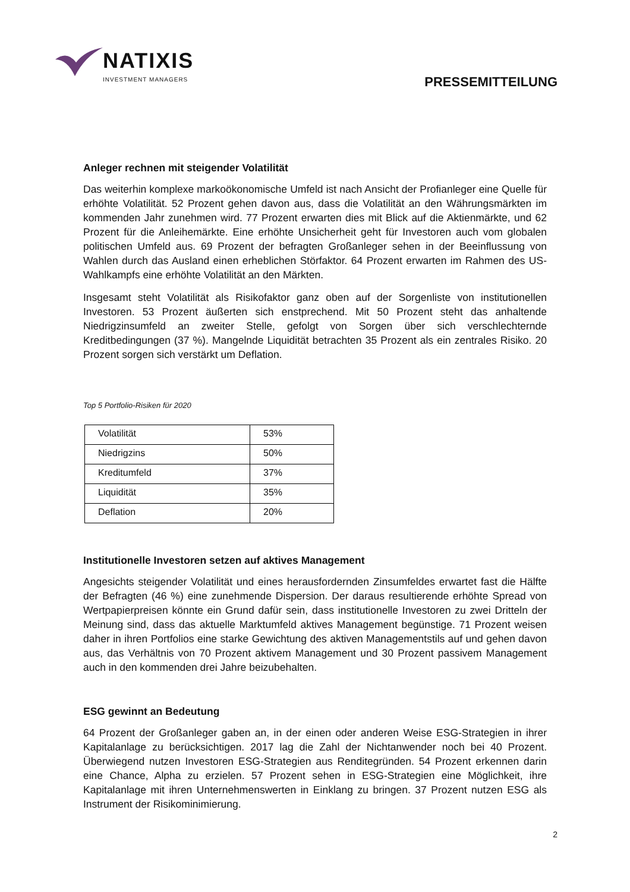NATIXIS
INVESTMENT MANAGERS
PRESSEMITTEILUNG
Anleger rechnen mit steigender Volatilität
Das weiterhin komplexe markoökonomische Umfeld ist nach Ansicht der Profianleger eine Quelle für erhöhte Volatilität. 52 Prozent gehen davon aus, dass die Volatilität an den Währungsmärkten im kommenden Jahr zunehmen wird. 77 Prozent erwarten dies mit Blick auf die Aktienmärkte, und 62 Prozent für die Anleihemärkte. Eine erhöhte Unsicherheit geht für Investoren auch vom globalen politischen Umfeld aus. 69 Prozent der befragten Großanleger sehen in der Beeinflussung von Wahlen durch das Ausland einen erheblichen Störfaktor. 64 Prozent erwarten im Rahmen des US-Wahlkampfs eine erhöhte Volatilität an den Märkten.
Insgesamt steht Volatilität als Risikofaktor ganz oben auf der Sorgenliste von institutionellen Investoren. 53 Prozent äußerten sich enstprechend. Mit 50 Prozent steht das anhaltende Niedrigzinsumfeld an zweiter Stelle, gefolgt von Sorgen über sich verschlechternde Kreditbedingungen (37 %). Mangelnde Liquidität betrachten 35 Prozent als ein zentrales Risiko. 20 Prozent sorgen sich verstärkt um Deflation.
Top 5 Portfolio-Risiken für 2020
| Volatilität | 53% |
| Niedrigzins | 50% |
| Kreditumfeld | 37% |
| Liquidität | 35% |
| Deflation | 20% |
Institutionelle Investoren setzen auf aktives Management
Angesichts steigender Volatilität und eines herausfordernden Zinsumfeldes erwartet fast die Hälfte der Befragten (46 %) eine zunehmende Dispersion. Der daraus resultierende erhöhte Spread von Wertpapierpreisen könnte ein Grund dafür sein, dass institutionelle Investoren zu zwei Dritteln der Meinung sind, dass das aktuelle Marktumfeld aktives Management begünstige. 71 Prozent weisen daher in ihren Portfolios eine starke Gewichtung des aktiven Managementstils auf und gehen davon aus, das Verhältnis von 70 Prozent aktivem Management und 30 Prozent passivem Management auch in den kommenden drei Jahre beizubehalten.
ESG gewinnt an Bedeutung
64 Prozent der Großanleger gaben an, in der einen oder anderen Weise ESG-Strategien in ihrer Kapitalanlage zu berücksichtigen. 2017 lag die Zahl der Nichtanwender noch bei 40 Prozent. Überwiegend nutzen Investoren ESG-Strategien aus Renditegründen. 54 Prozent erkennen darin eine Chance, Alpha zu erzielen. 57 Prozent sehen in ESG-Strategien eine Möglichkeit, ihre Kapitalanlage mit ihren Unternehmenswerten in Einklang zu bringen. 37 Prozent nutzen ESG als Instrument der Risikominimierung.
2